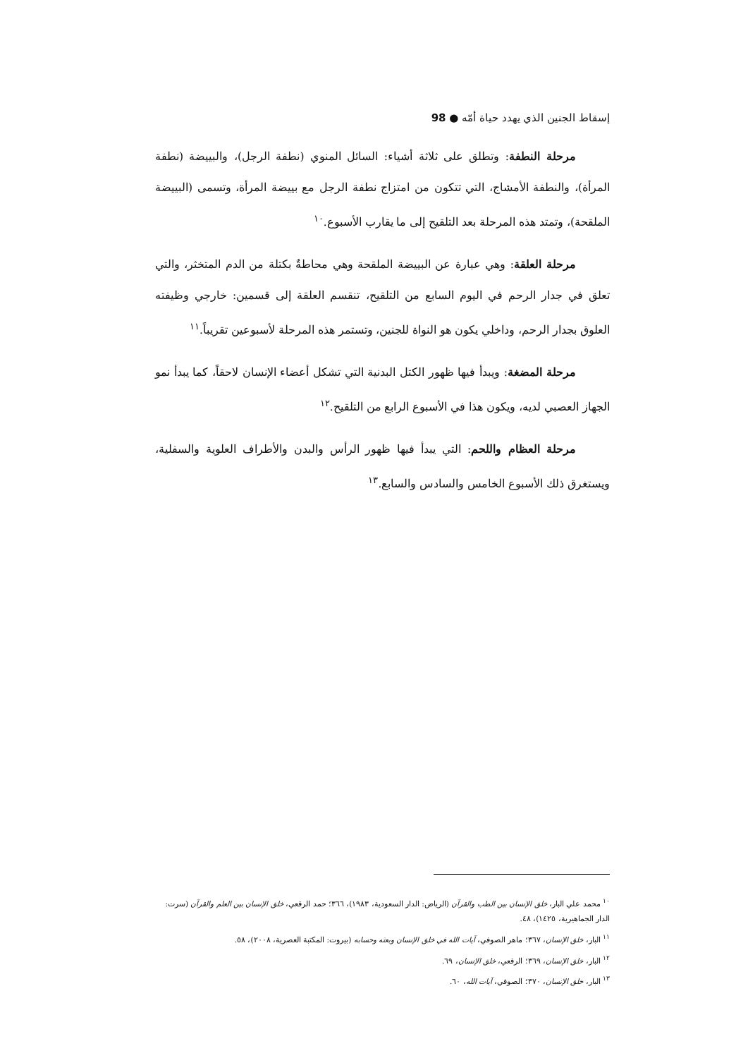إسقاط الجنين الذي يهدد حياة أمّه ● 98
مرحلة النطفة: وتطلق على ثلاثة أشياء: السائل المنوي (نطفة الرجل)، والبييضة (نطفة المرأة)، والنطفة الأمشاج، التي تتكون من امتزاج نطفة الرجل مع بييضة المرأة، وتسمى (البييضة الملقحة)، وتمتد هذه المرحلة بعد التلقيح إلى ما يقارب الأسبوع.<sup>١٠</sup>
مرحلة العلقة: وهي عبارة عن البييضة الملقحة وهي محاطةٌ بكتلة من الدم المتخثر، والتي تعلق في جدار الرحم في اليوم السابع من التلقيح، تنقسم العلقة إلى قسمين: خارجي وظيفته العلوق بجدار الرحم، وداخلي يكون هو النواة للجنين، وتستمر هذه المرحلة لأسبوعين تقريباً.<sup>١١</sup>
مرحلة المضغة: ويبدأ فيها ظهور الكتل البدنية التي تشكل أعضاء الإنسان لاحقاً، كما يبدأ نمو الجهاز العصبي لديه، ويكون هذا في الأسبوع الرابع من التلقيح.<sup>١٢</sup>
مرحلة العظام واللحم: التي يبدأ فيها ظهور الرأس والبدن والأطراف العلوية والسفلية، ويستغرق ذلك الأسبوع الخامس والسادس والسابع.<sup>١٣</sup>
<sup>١٠</sup> محمد علي البار، خلق الإنسان بين الطب والقرآن (الرياض: الدار السعودية، ١٩٨٣)، ٣٦٦؛ حمد الرقعي، خلق الإنسان بين العلم والقرآن (سرت: الدار الجماهيرية، ١٤٢٥)، ٤٨.
<sup>١١</sup> البار، خلق الإنسان، ٣٦٧؛ ماهر الصوفي، آيات الله في خلق الإنسان وبعثه وحسابه (بيروت: المكتبة العصرية، ٢٠٠٨)، ٥٨.
<sup>١٢</sup> البار، خلق الإنسان، ٣٦٩؛ الرقعي، خلق الإنسان، ٦٩.
<sup>١٣</sup> البار، خلق الإنسان، ٣٧٠؛ الصوفي، آيات الله، ٦٠.